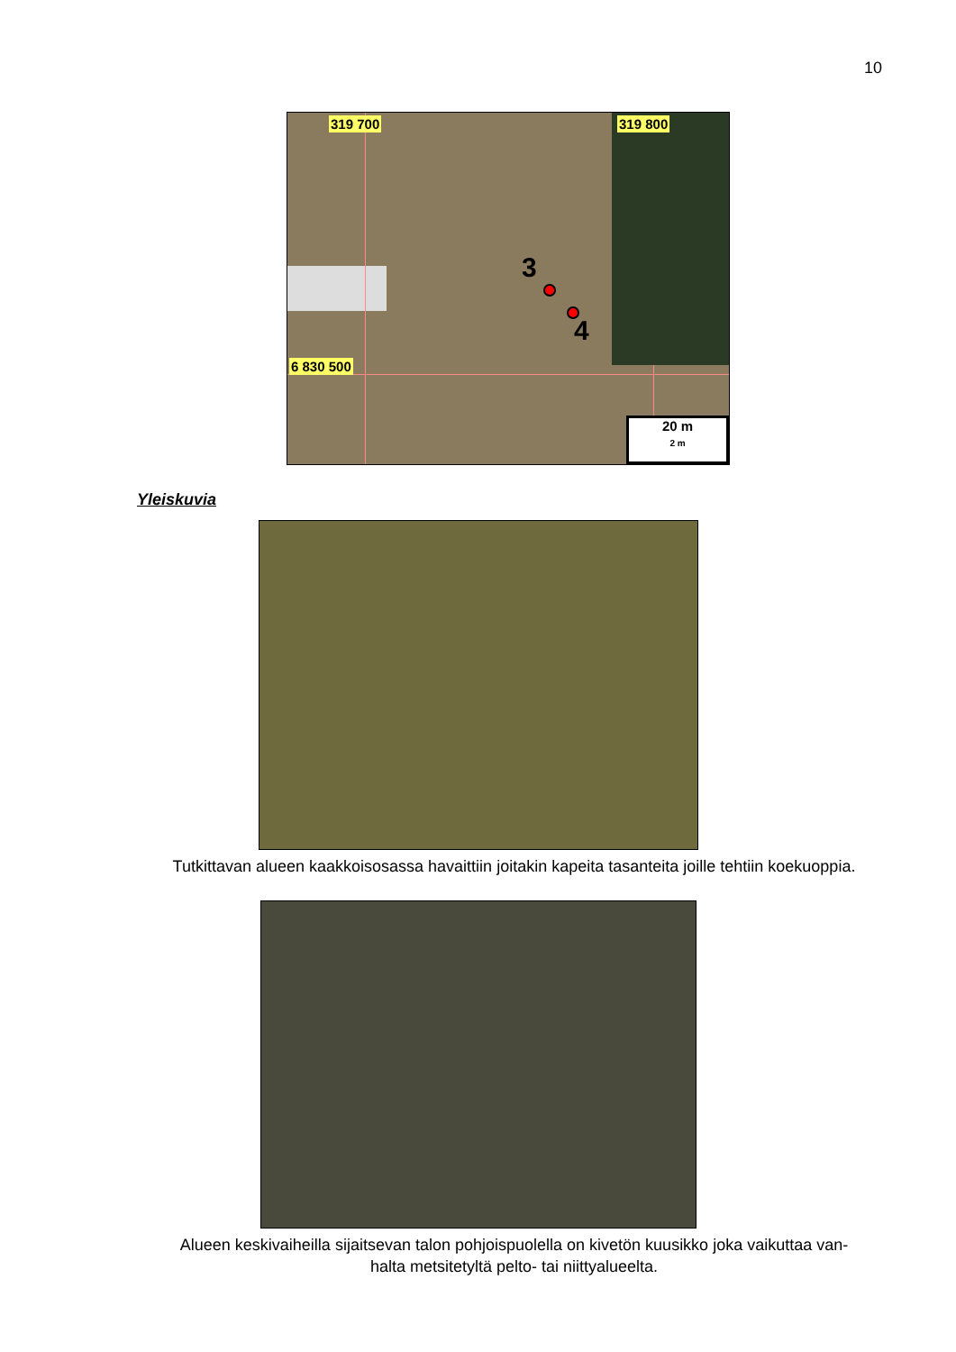10
319 700 319 800
6 830 500
3
4
20 m
2 m
Yleiskuvia
Tutkittavan alueen kaakkoisosassa havaittiin joitakin kapeita tasanteita joille tehtiin koekuoppia.
Alueen keskivaiheilla sijaitsevan talon pohjoispuolella on kivetön kuusikko joka vaikuttaa van-
halta metsitetyltä pelto- tai niittyalueelta.